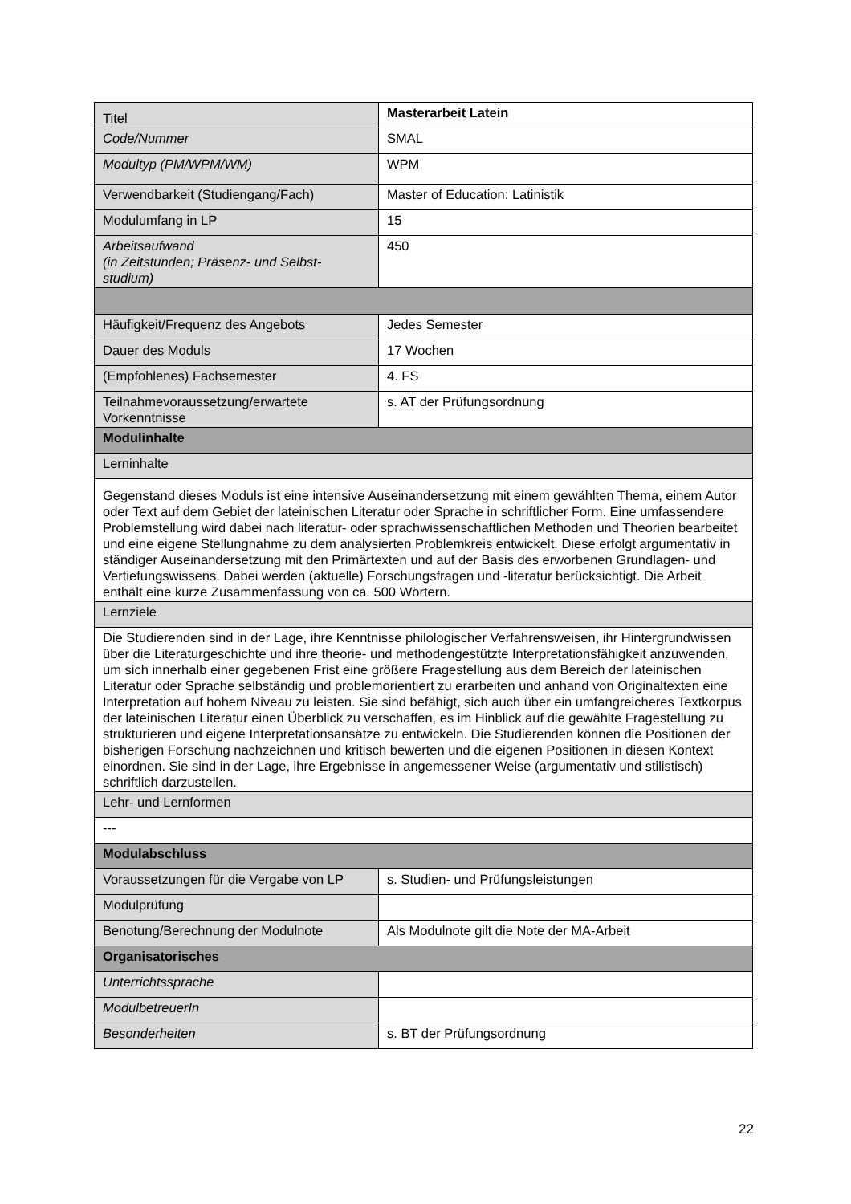| Titel | Masterarbeit Latein |
| Code/Nummer | SMAL |
| Modultyp (PM/WPM/WM) | WPM |
| Verwendbarkeit (Studiengang/Fach) | Master of Education: Latinistik |
| Modulumfang in LP | 15 |
| Arbeitsaufwand (in Zeitstunden; Präsenz- und Selbst- studium) | 450 |
| Häufigkeit/Frequenz des Angebots | Jedes Semester |
| Dauer des Moduls | 17 Wochen |
| (Empfohlenes) Fachsemester | 4. FS |
| Teilnahmevoraussetzung/erwartete Vorkenntnisse | s. AT der Prüfungsordnung |
| Modulinhalte | |
| Lerninhalte | |
| Gegenstand dieses Moduls ist eine intensive Auseinandersetzung mit einem gewählten Thema, einem Autor oder Text auf dem Gebiet der lateinischen Literatur oder Sprache in schriftlicher Form. Eine umfassendere Problemstellung wird dabei nach literatur- oder sprachwissenschaftlichen Methoden und Theorien bearbeitet und eine eigene Stellungnahme zu dem analysierten Problemkreis entwickelt. Diese erfolgt argumentativ in ständiger Auseinandersetzung mit den Primärtexten und auf der Basis des erworbenen Grundlagen- und Vertiefungswissens. Dabei werden (aktuelle) Forschungsfragen und -literatur berücksichtigt. Die Arbeit enthält eine kurze Zusammenfassung von ca. 500 Wörtern. | |
| Lernziele | |
| Die Studierenden sind in der Lage, ihre Kenntnisse philologischer Verfahrensweisen, ihr Hintergrundwissen über die Literaturgeschichte und ihre theorie- und methodengestützte Interpretationsfähigkeit anzuwenden, um sich innerhalb einer gegebenen Frist eine größere Fragestellung aus dem Bereich der lateinischen Literatur oder Sprache selbständig und problemorientiert zu erarbeiten und anhand von Originaltexten eine Interpretation auf hohem Niveau zu leisten. Sie sind befähigt, sich auch über ein umfangreicheres Textkorpus der lateinischen Literatur einen Überblick zu verschaffen, es im Hinblick auf die gewählte Fragestellung zu strukturieren und eigene Interpretationsansätze zu entwickeln. Die Studierenden können die Positionen der bisherigen Forschung nachzeichnen und kritisch bewerten und die eigenen Positionen in diesen Kontext einordnen. Sie sind in der Lage, ihre Ergebnisse in angemessener Weise (argumentativ und stilistisch) schriftlich darzustellen. | |
| Lehr- und Lernformen | |
| --- | |
| Modulabschluss | |
| Voraussetzungen für die Vergabe von LP | s. Studien- und Prüfungsleistungen |
| Modulprüfung | |
| Benotung/Berechnung der Modulnote | Als Modulnote gilt die Note der MA-Arbeit |
| Organisatorisches | |
| Unterrichtssprache | |
| ModulbetreuerIn | |
| Besonderheiten | s. BT der Prüfungsordnung |
22